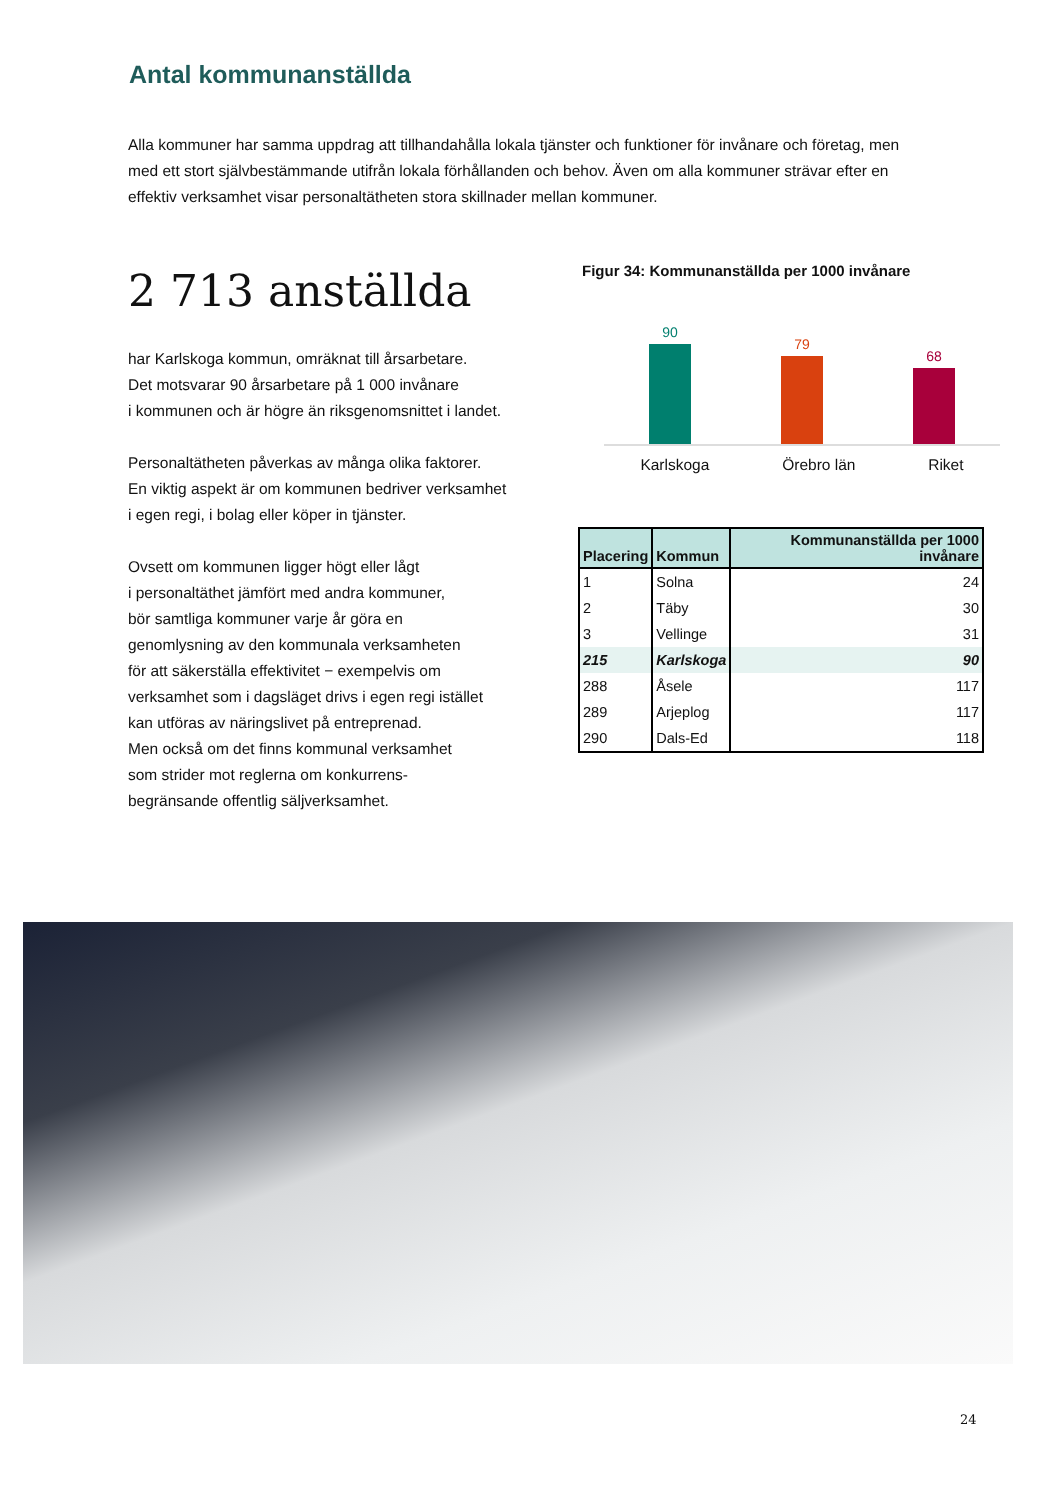Antal kommunanställda
Alla kommuner har samma uppdrag att tillhandahålla lokala tjänster och funktioner för invånare och företag, men med ett stort självbestämmande utifrån lokala förhållanden och behov. Även om alla kommuner strävar efter en effektiv verksamhet visar personaltätheten stora skillnader mellan kommuner.
2 713 anställda
har Karlskoga kommun, omräknat till årsarbetare.
Det motsvarar 90 årsarbetare på 1 000 invånare
i kommunen och är högre än riksgenomsnittet i landet.
Personaltätheten påverkas av många olika faktorer.
En viktig aspekt är om kommunen bedriver verksamhet
i egen regi, i bolag eller köper in tjänster.
Ovsett om kommunen ligger högt eller lågt
i personaltäthet jämfört med andra kommuner,
bör samtliga kommuner varje år göra en
genomlysning av den kommunala verksamheten
för att säkerställa effektivitet − exempelvis om
verksamhet som i dagsläget drivs i egen regi istället
kan utföras av näringslivet på entreprenad.
Men också om det finns kommunal verksamhet
som strider mot reglerna om konkurrens-
begränsande offentlig säljverksamhet.
Figur 34: Kommunanställda per 1000 invånare
90
79
68
Karlskoga Örebro län Riket
| Placering | Kommun | Kommunanställda per 1000 invånare |
| --- | --- | --- |
| 1 | Solna | 24 |
| 2 | Täby | 30 |
| 3 | Vellinge | 31 |
| 215 | Karlskoga | 90 |
| 288 | Åsele | 117 |
| 289 | Arjeplog | 117 |
| 290 | Dals-Ed | 118 |
24